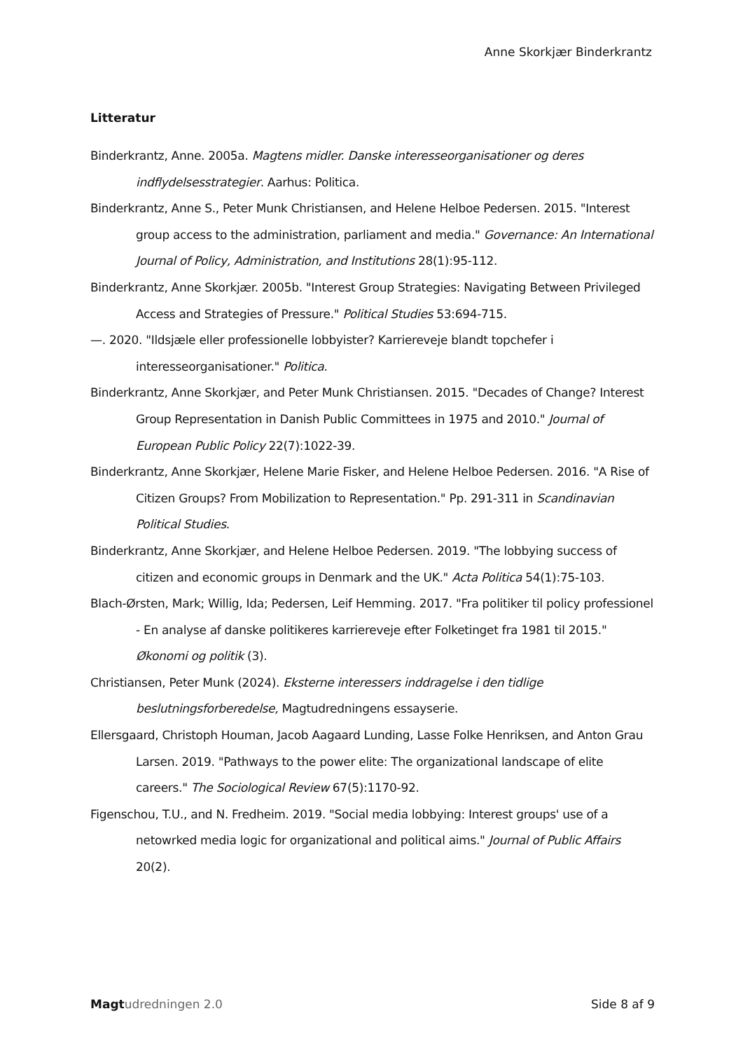Anne Skorkjær Binderkrantz
Litteratur
Binderkrantz, Anne. 2005a. Magtens midler. Danske interesseorganisationer og deres indflydelsesstrategier. Aarhus: Politica.
Binderkrantz, Anne S., Peter Munk Christiansen, and Helene Helboe Pedersen. 2015. "Interest group access to the administration, parliament and media." Governance: An International Journal of Policy, Administration, and Institutions 28(1):95-112.
Binderkrantz, Anne Skorkjær. 2005b. "Interest Group Strategies: Navigating Between Privileged Access and Strategies of Pressure." Political Studies 53:694-715.
—. 2020. "Ildsjæle eller professionelle lobbyister? Karriereveje blandt topchefer i interesseorganisationer." Politica.
Binderkrantz, Anne Skorkjær, and Peter Munk Christiansen. 2015. "Decades of Change? Interest Group Representation in Danish Public Committees in 1975 and 2010." Journal of European Public Policy 22(7):1022-39.
Binderkrantz, Anne Skorkjær, Helene Marie Fisker, and Helene Helboe Pedersen. 2016. "A Rise of Citizen Groups? From Mobilization to Representation." Pp. 291-311 in Scandinavian Political Studies.
Binderkrantz, Anne Skorkjær, and Helene Helboe Pedersen. 2019. "The lobbying success of citizen and economic groups in Denmark and the UK." Acta Politica 54(1):75-103.
Blach-Ørsten, Mark; Willig, Ida; Pedersen, Leif Hemming. 2017. "Fra politiker til policy professionel - En analyse af danske politikeres karriereveje efter Folketinget fra 1981 til 2015." Økonomi og politik (3).
Christiansen, Peter Munk (2024). Eksterne interessers inddragelse i den tidlige beslutningsforberedelse, Magtudredningens essayserie.
Ellersgaard, Christoph Houman, Jacob Aagaard Lunding, Lasse Folke Henriksen, and Anton Grau Larsen. 2019. "Pathways to the power elite: The organizational landscape of elite careers." The Sociological Review 67(5):1170-92.
Figenschou, T.U., and N. Fredheim. 2019. "Social media lobbying: Interest groups' use of a netowrked media logic for organizational and political aims." Journal of Public Affairs 20(2).
Magt udredningen 2.0 Side 8 af 9